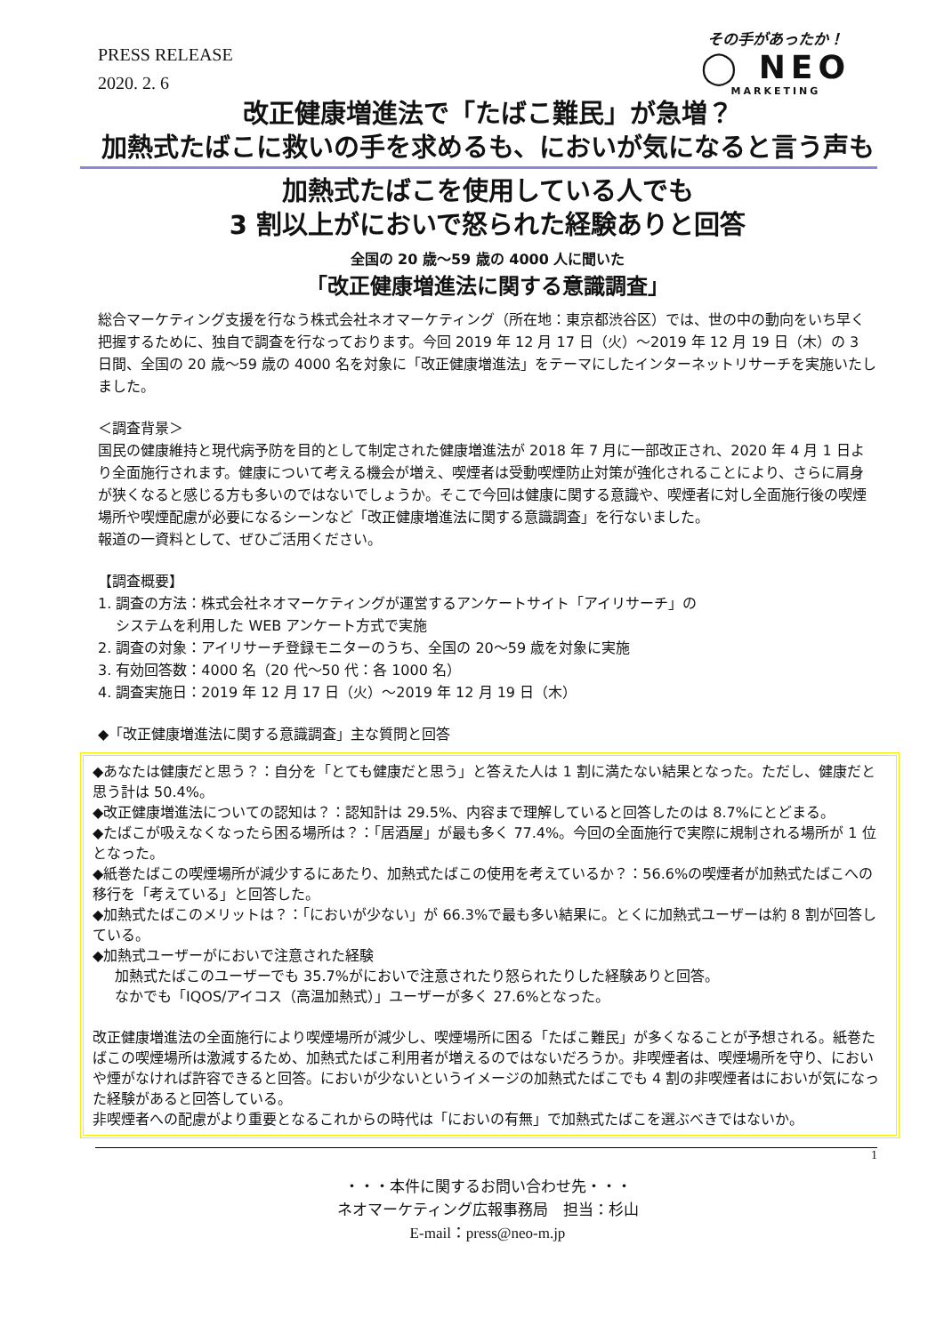PRESS RELEASE
2020. 2. 6
その手があったか！
◯ NEO
MARKETING
改正健康増進法で「たばこ難民」が急増？
加熱式たばこに救いの手を求めるも、においが気になると言う声も
加熱式たばこを使用している人でも
3 割以上がにおいで怒られた経験ありと回答
全国の 20 歳～59 歳の 4000 人に聞いた
「改正健康増進法に関する意識調査」
総合マーケティング支援を行なう株式会社ネオマーケティング（所在地：東京都渋谷区）では、世の中の動向をいち早く把握するために、独自で調査を行なっております。今回 2019 年 12 月 17 日（火）～2019 年 12 月 19 日（木）の 3 日間、全国の 20 歳～59 歳の 4000 名を対象に「改正健康増進法」をテーマにしたインターネットリサーチを実施いたしました。
＜調査背景＞
国民の健康維持と現代病予防を目的として制定された健康増進法が 2018 年 7 月に一部改正され、2020 年 4 月 1 日より全面施行されます。健康について考える機会が増え、喫煙者は受動喫煙防止対策が強化されることにより、さらに肩身が狭くなると感じる方も多いのではないでしょうか。そこで今回は健康に関する意識や、喫煙者に対し全面施行後の喫煙場所や喫煙配慮が必要になるシーンなど「改正健康増進法に関する意識調査」を行ないました。
報道の一資料として、ぜひご活用ください。
【調査概要】
1. 調査の方法：株式会社ネオマーケティングが運営するアンケートサイト「アイリサーチ」の
システムを利用した WEB アンケート方式で実施
2. 調査の対象：アイリサーチ登録モニターのうち、全国の 20～59 歳を対象に実施
3. 有効回答数：4000 名（20 代～50 代：各 1000 名）
4. 調査実施日：2019 年 12 月 17 日（火）～2019 年 12 月 19 日（木）
◆「改正健康増進法に関する意識調査」主な質問と回答
◆あなたは健康だと思う？：自分を「とても健康だと思う」と答えた人は 1 割に満たない結果となった。ただし、健康だと思う計は 50.4%。
◆改正健康増進法についての認知は？：認知計は 29.5%、内容まで理解していると回答したのは 8.7%にとどまる。
◆たばこが吸えなくなったら困る場所は？：「居酒屋」が最も多く 77.4%。今回の全面施行で実際に規制される場所が 1 位となった。
◆紙巻たばこの喫煙場所が減少するにあたり、加熱式たばこの使用を考えているか？：56.6%の喫煙者が加熱式たばこへの移行を「考えている」と回答した。
◆加熱式たばこのメリットは？：「においが少ない」が 66.3%で最も多い結果に。とくに加熱式ユーザーは約 8 割が回答している。
◆加熱式ユーザーがにおいで注意された経験
加熱式たばこのユーザーでも 35.7%がにおいで注意されたり怒られたりした経験ありと回答。
なかでも「IQOS/アイコス（高温加熱式）」ユーザーが多く 27.6%となった。
改正健康増進法の全面施行により喫煙場所が減少し、喫煙場所に困る「たばこ難民」が多くなることが予想される。紙巻たばこの喫煙場所は激減するため、加熱式たばこ利用者が増えるのではないだろうか。非喫煙者は、喫煙場所を守り、においや煙がなければ許容できると回答。においが少ないというイメージの加熱式たばこでも 4 割の非喫煙者はにおいが気になった経験があると回答している。
非喫煙者への配慮がより重要となるこれからの時代は「においの有無」で加熱式たばこを選ぶべきではないか。
1
・・・本件に関するお問い合わせ先・・・
ネオマーケティング広報事務局　担当：杉山
E-mail：press@neo-m.jp